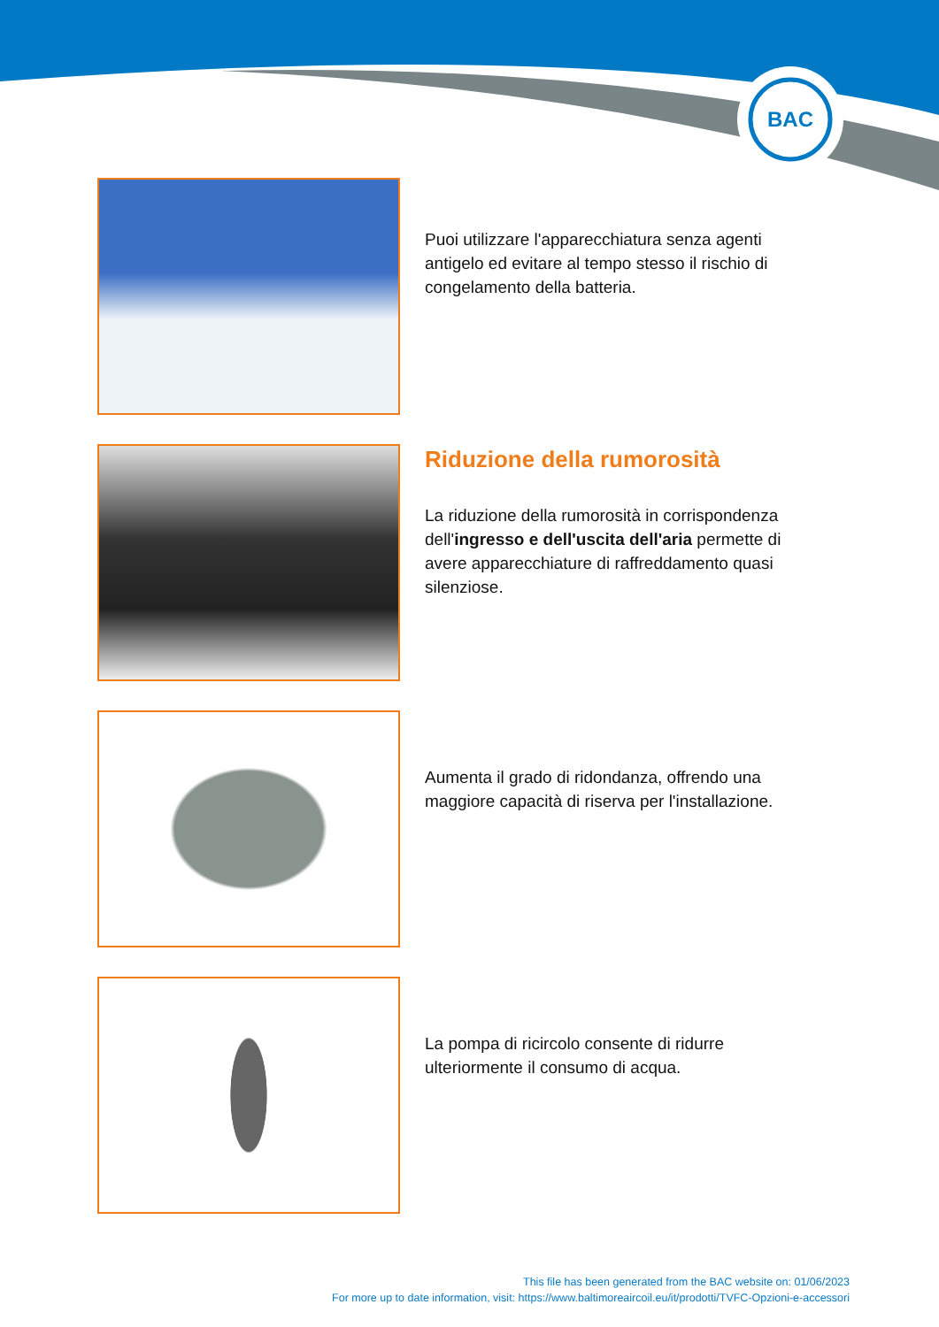BAC
Puoi utilizzare l'apparecchiatura senza agenti antigelo ed evitare al tempo stesso il rischio di congelamento della batteria.
Riduzione della rumorosità
La riduzione della rumorosità in corrispondenza dell'ingresso e dell'uscita dell'aria permette di avere apparecchiature di raffreddamento quasi silenziose.
Aumenta il grado di ridondanza, offrendo una maggiore capacità di riserva per l'installazione.
La pompa di ricircolo consente di ridurre ulteriormente il consumo di acqua.
This file has been generated from the BAC website on: 01/06/2023
For more up to date information, visit: https://www.baltimoreaircoil.eu/it/prodotti/TVFC-Opzioni-e-accessori